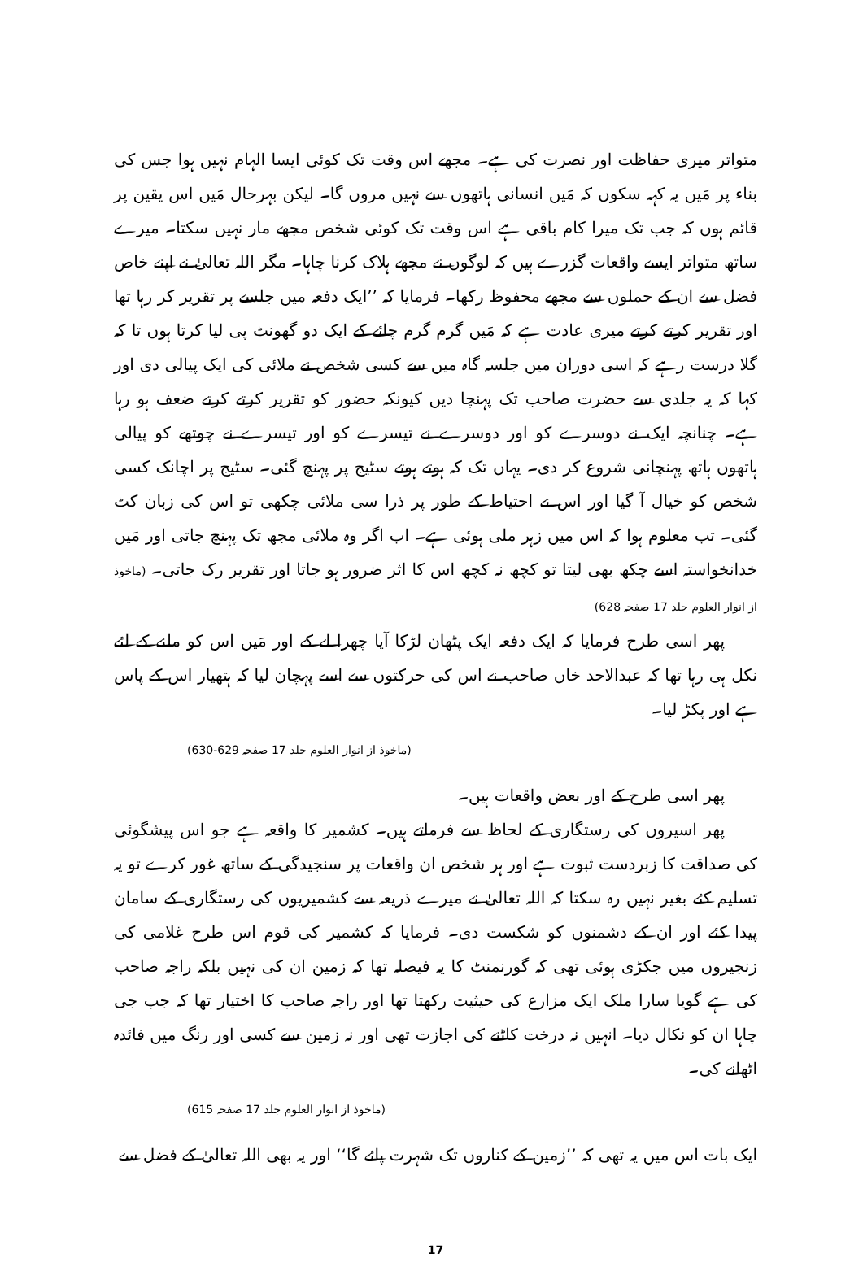متواتر میری حفاظت اور نصرت کی ہے۔ مجھے اس وقت تک کوئی ایسا الہام نہیں ہوا جس کی بناء پر مَیں یہ کہہ سکوں کہ مَیں انسانی ہاتھوں سے نہیں مروں گا۔ لیکن بہرحال مَیں اس یقین پر قائم ہوں کہ جب تک میرا کام باقی ہے اس وقت تک کوئی شخص مجھے مار نہیں سکتا۔ میرے ساتھ متواتر ایسے واقعات گزرے ہیں کہ لوگوں نے مجھے ہلاک کرنا چاہا۔ مگر اللہ تعالیٰ نے اپنے خاص فضل سے ان کے حملوں سے مجھے محفوظ رکھا۔ فرمایا کہ ’’ایک دفعہ میں جلسے پر تقریر کر رہا تھا اور تقریر کرتے کرتے میری عادت ہے کہ مَیں گرم گرم چائے کے ایک دو گھونٹ پی لیا کرتا ہوں تا کہ گلا درست رہے کہ اسی دوران میں جلسہ گاہ میں سے کسی شخص نے ملائی کی ایک پیالی دی اور کہا کہ یہ جلدی سے حضرت صاحب تک پہنچا دیں کیونکہ حضور کو تقریر کرتے کرتے ضعف ہو رہا ہے۔ چنانچہ ایک نے دوسرے کو اور دوسرے نے تیسرے کو اور تیسرے نے چوتھے کو پیالی ہاتھوں ہاتھ پہنچانی شروع کر دی۔ یہاں تک کہ ہوتے ہوتے سٹیج پر پہنچ گئی۔ سٹیج پر اچانک کسی شخص کو خیال آ گیا اور اس نے احتیاط کے طور پر ذرا سی ملائی چکھی تو اس کی زبان کٹ گئی۔ تب معلوم ہوا کہ اس میں زہر ملی ہوئی ہے۔ اب اگر وہ ملائی مجھ تک پہنچ جاتی اور مَیں خدانخواستہ اسے چکھ بھی لیتا تو کچھ نہ کچھ اس کا اثر ضرور ہو جاتا اور تقریر رک جاتی۔ (ماخوذ از انوار العلوم جلد 17 صفحہ 628)
پھر اسی طرح فرمایا کہ ایک دفعہ ایک پٹھان لڑکا آیا چھرا لے کے اور مَیں اس کو ملنے کے لئے نکل ہی رہا تھا کہ عبدالاحد خاں صاحب نے اس کی حرکتوں سے اسے پہچان لیا کہ ہتھیار اس کے پاس ہے اور پکڑ لیا۔
(ماخوذ از انوار العلوم جلد 17 صفحہ 629-630)
پھر اسی طرح کے اور بعض واقعات ہیں۔
پھر اسیروں کی رستگاری کے لحاظ سے فرماتے ہیں۔ کشمیر کا واقعہ ہے جو اس پیشگوئی کی صداقت کا زبردست ثبوت ہے اور ہر شخص ان واقعات پر سنجیدگی کے ساتھ غور کرے تو یہ تسلیم کئے بغیر نہیں رہ سکتا کہ اللہ تعالیٰ نے میرے ذریعہ سے کشمیریوں کی رستگاری کے سامان پیدا کئے اور ان کے دشمنوں کو شکست دی۔ فرمایا کہ کشمیر کی قوم اس طرح غلامی کی زنجیروں میں جکڑی ہوئی تھی کہ گورنمنٹ کا یہ فیصلہ تھا کہ زمین ان کی نہیں بلکہ راجہ صاحب کی ہے گویا سارا ملک ایک مزارع کی حیثیت رکھتا تھا اور راجہ صاحب کا اختیار تھا کہ جب جی چاہا ان کو نکال دیا۔ انہیں نہ درخت کاٹنے کی اجازت تھی اور نہ زمین سے کسی اور رنگ میں فائدہ اٹھانے کی۔
(ماخوذ از انوار العلوم جلد 17 صفحہ 615)
ایک بات اس میں یہ تھی کہ ’’زمین کے کناروں تک شہرت پائے گا‘‘ اور یہ بھی اللہ تعالیٰ کے فضل سے
17